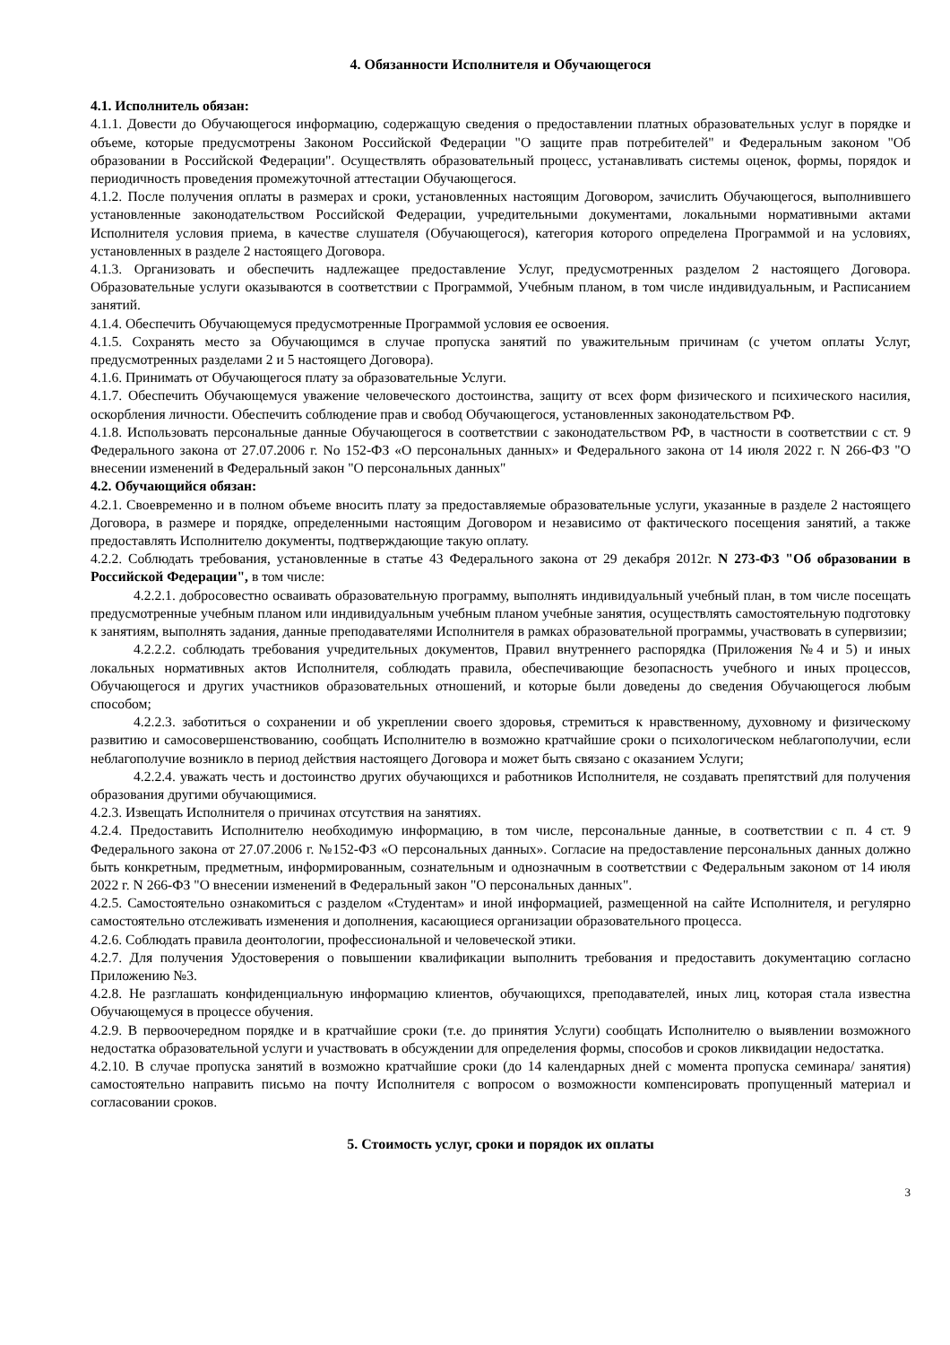4. Обязанности Исполнителя и Обучающегося
4.1. Исполнитель обязан:
4.1.1. Довести до Обучающегося информацию, содержащую сведения о предоставлении платных образовательных услуг в порядке и объеме, которые предусмотрены Законом Российской Федерации "О защите прав потребителей" и Федеральным законом "Об образовании в Российской Федерации". Осуществлять образовательный процесс, устанавливать системы оценок, формы, порядок и периодичность проведения промежуточной аттестации Обучающегося.
4.1.2. После получения оплаты в размерах и сроки, установленных настоящим Договором, зачислить Обучающегося, выполнившего установленные законодательством Российской Федерации, учредительными документами, локальными нормативными актами Исполнителя условия приема, в качестве слушателя (Обучающегося), категория которого определена Программой и на условиях, установленных в разделе 2 настоящего Договора.
4.1.3. Организовать и обеспечить надлежащее предоставление Услуг, предусмотренных разделом 2 настоящего Договора. Образовательные услуги оказываются в соответствии с Программой, Учебным планом, в том числе индивидуальным, и Расписанием занятий.
4.1.4. Обеспечить Обучающемуся предусмотренные Программой условия ее освоения.
4.1.5. Сохранять место за Обучающимся в случае пропуска занятий по уважительным причинам (с учетом оплаты Услуг, предусмотренных разделами 2 и 5 настоящего Договора).
4.1.6. Принимать от Обучающегося плату за образовательные Услуги.
4.1.7. Обеспечить Обучающемуся уважение человеческого достоинства, защиту от всех форм физического и психического насилия, оскорбления личности. Обеспечить соблюдение прав и свобод Обучающегося, установленных законодательством РФ.
4.1.8. Использовать персональные данные Обучающегося в соответствии с законодательством РФ, в частности в соответствии с ст. 9 Федерального закона от 27.07.2006 г. No 152-ФЗ «О персональных данных» и Федерального закона от 14 июля 2022 г. N 266-ФЗ "О внесении изменений в Федеральный закон "О персональных данных"
4.2. Обучающийся обязан:
4.2.1. Своевременно и в полном объеме вносить плату за предоставляемые образовательные услуги, указанные в разделе 2 настоящего Договора, в размере и порядке, определенными настоящим Договором и независимо от фактического посещения занятий, а также предоставлять Исполнителю документы, подтверждающие такую оплату.
4.2.2. Соблюдать требования, установленные в статье 43 Федерального закона от 29 декабря 2012г. N 273-ФЗ "Об образовании в Российской Федерации", в том числе:
4.2.2.1. добросовестно осваивать образовательную программу, выполнять индивидуальный учебный план, в том числе посещать предусмотренные учебным планом или индивидуальным учебным планом учебные занятия, осуществлять самостоятельную подготовку к занятиям, выполнять задания, данные преподавателями Исполнителя в рамках образовательной программы, участвовать в супервизии;
4.2.2.2. соблюдать требования учредительных документов, Правил внутреннего распорядка (Приложения №4 и 5) и иных локальных нормативных актов Исполнителя, соблюдать правила, обеспечивающие безопасность учебного и иных процессов, Обучающегося и других участников образовательных отношений, и которые были доведены до сведения Обучающегося любым способом;
4.2.2.3. заботиться о сохранении и об укреплении своего здоровья, стремиться к нравственному, духовному и физическому развитию и самосовершенствованию, сообщать Исполнителю в возможно кратчайшие сроки о психологическом неблагополучии, если неблагополучие возникло в период действия настоящего Договора и может быть связано с оказанием Услуги;
4.2.2.4. уважать честь и достоинство других обучающихся и работников Исполнителя, не создавать препятствий для получения образования другими обучающимися.
4.2.3. Извещать Исполнителя о причинах отсутствия на занятиях.
4.2.4. Предоставить Исполнителю необходимую информацию, в том числе, персональные данные, в соответствии с п. 4 ст. 9 Федерального закона от 27.07.2006 г. №152-ФЗ «О персональных данных». Согласие на предоставление персональных данных должно быть конкретным, предметным, информированным, сознательным и однозначным в соответствии с Федеральным законом от 14 июля 2022 г. N 266-ФЗ "О внесении изменений в Федеральный закон "О персональных данных".
4.2.5. Самостоятельно ознакомиться с разделом «Студентам» и иной информацией, размещенной на сайте Исполнителя, и регулярно самостоятельно отслеживать изменения и дополнения, касающиеся организации образовательного процесса.
4.2.6. Соблюдать правила деонтологии, профессиональной и человеческой этики.
4.2.7. Для получения Удостоверения о повышении квалификации выполнить требования и предоставить документацию согласно Приложению №3.
4.2.8. Не разглашать конфиденциальную информацию клиентов, обучающихся, преподавателей, иных лиц, которая стала известна Обучающемуся в процессе обучения.
4.2.9. В первоочередном порядке и в кратчайшие сроки (т.е. до принятия Услуги) сообщать Исполнителю о выявлении возможного недостатка образовательной услуги и участвовать в обсуждении для определения формы, способов и сроков ликвидации недостатка.
4.2.10. В случае пропуска занятий в возможно кратчайшие сроки (до 14 календарных дней с момента пропуска семинара/ занятия) самостоятельно направить письмо на почту Исполнителя с вопросом о возможности компенсировать пропущенный материал и согласовании сроков.
5. Стоимость услуг, сроки и порядок их оплаты
3